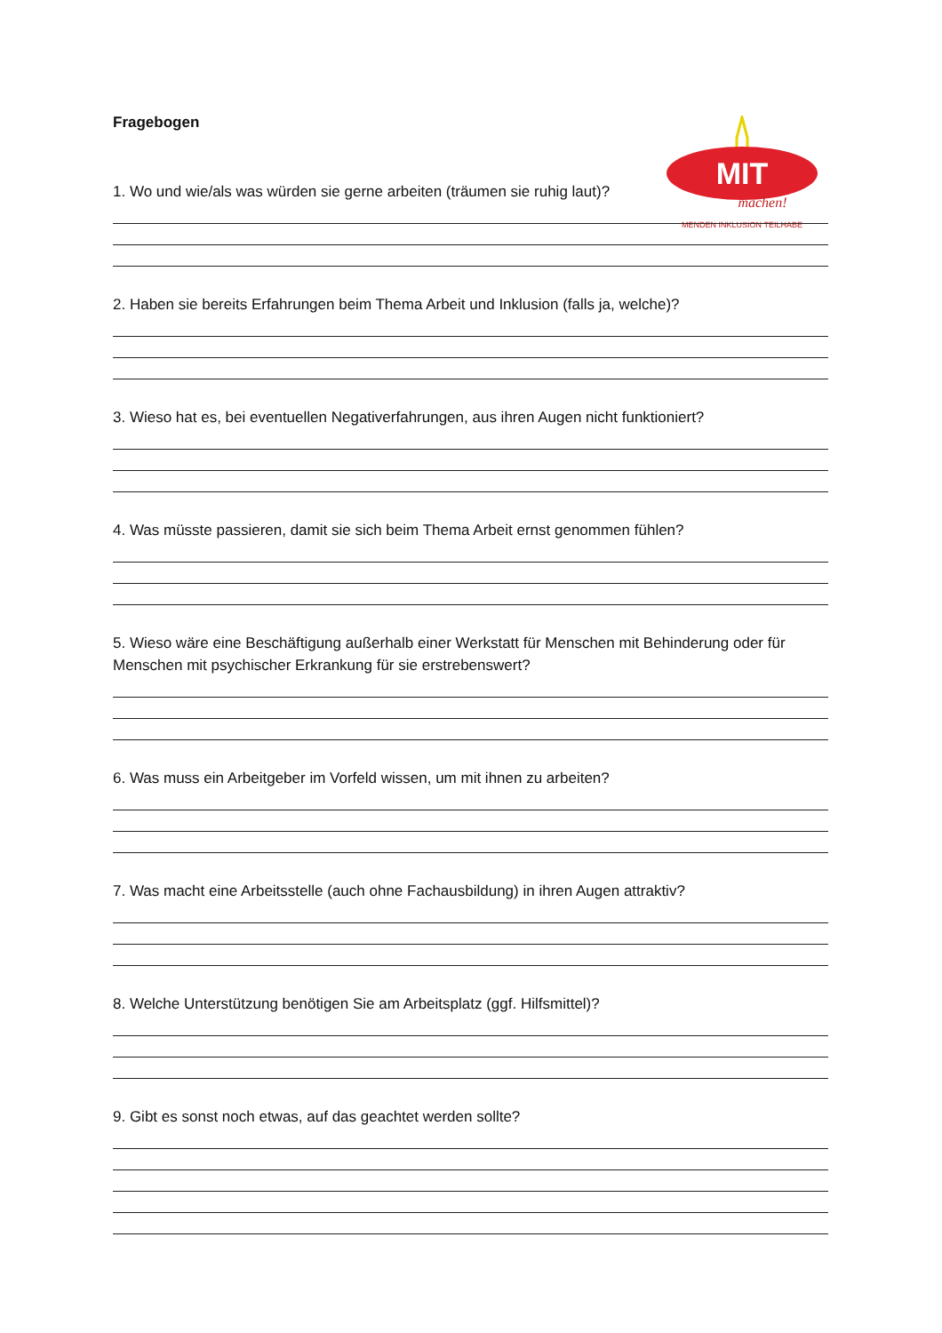MIT
machen!
MENDEN INKLUSION TEILHABE
Fragebogen
1. Wo und wie/als was würden sie gerne arbeiten (träumen sie ruhig laut)?
2. Haben sie bereits Erfahrungen beim Thema Arbeit und Inklusion (falls ja, welche)?
3. Wieso hat es, bei eventuellen Negativerfahrungen, aus ihren Augen nicht funktioniert?
4. Was müsste passieren, damit sie sich beim Thema Arbeit ernst genommen fühlen?
5. Wieso wäre eine Beschäftigung außerhalb einer Werkstatt für Menschen mit Behinderung oder für Menschen mit psychischer Erkrankung für sie erstrebenswert?
6. Was muss ein Arbeitgeber im Vorfeld wissen, um mit ihnen zu arbeiten?
7. Was macht eine Arbeitsstelle (auch ohne Fachausbildung) in ihren Augen attraktiv?
8. Welche Unterstützung benötigen Sie am Arbeitsplatz (ggf. Hilfsmittel)?
9. Gibt es sonst noch etwas, auf das geachtet werden sollte?